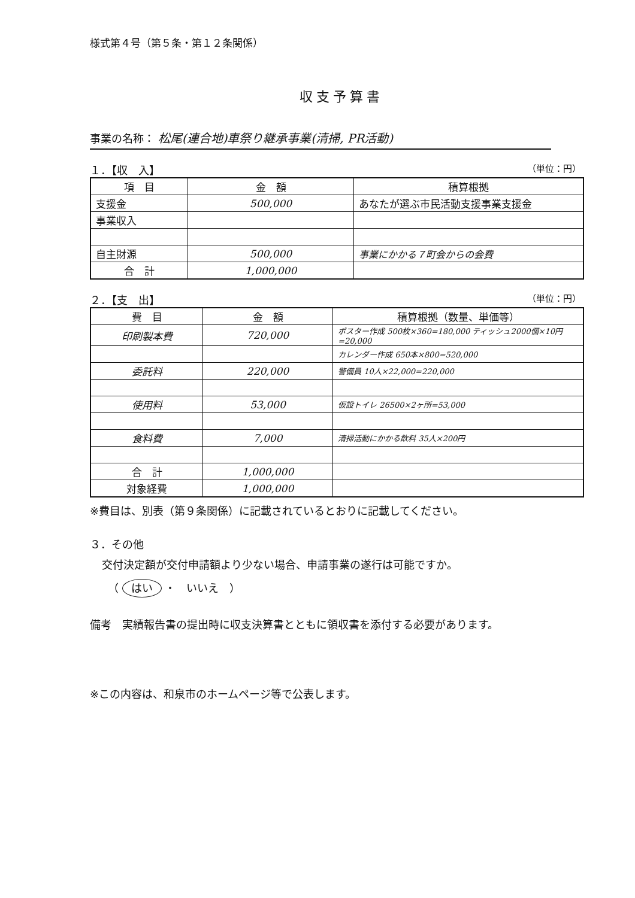様式第４号（第５条・第１２条関係）
収支予算書
事業の名称： 松尾(連合地)車祭り継承事業(清掃, PR活動)
１．【収　入】 （単位：円）
| 項 目 | 金 額 | 積算根拠 |
| --- | --- | --- |
| 支援金 | 500,000 | あなたが選ぶ市民活動支援事業支援金 |
| 事業収入 | | |
| 自主財源 | 500,000 | 事業にかかる７町会からの会費 |
| 合 計 | 1,000,000 | |
２．【支　出】 （単位：円）
| 費 目 | 金 額 | 積算根拠（数量、単価等） |
| --- | --- | --- |
| 印刷製本費 | 720,000 | ポスター作成 500枚×360=180,000 ティッシュ2000個×10円=20,000 |
| | | カレンダー作成 650本×800=520,000 |
| 委託料 | 220,000 | 警備員 10人×22,000=220,000 |
| 使用料 | 53,000 | 仮設トイレ 26500×2ヶ所=53,000 |
| 食料費 | 7,000 | 清掃活動にかかる飲料 35人×200円 |
| 合 計 | 1,000,000 | |
| 対象経費 | 1,000,000 | |
※費目は、別表（第９条関係）に記載されているとおりに記載してください。
３．その他
交付決定額が交付申請額より少ない場合、申請事業の遂行は可能ですか。
（ はい ・　いいえ　）
備考　実績報告書の提出時に収支決算書とともに領収書を添付する必要があります。
※この内容は、和泉市のホームページ等で公表します。